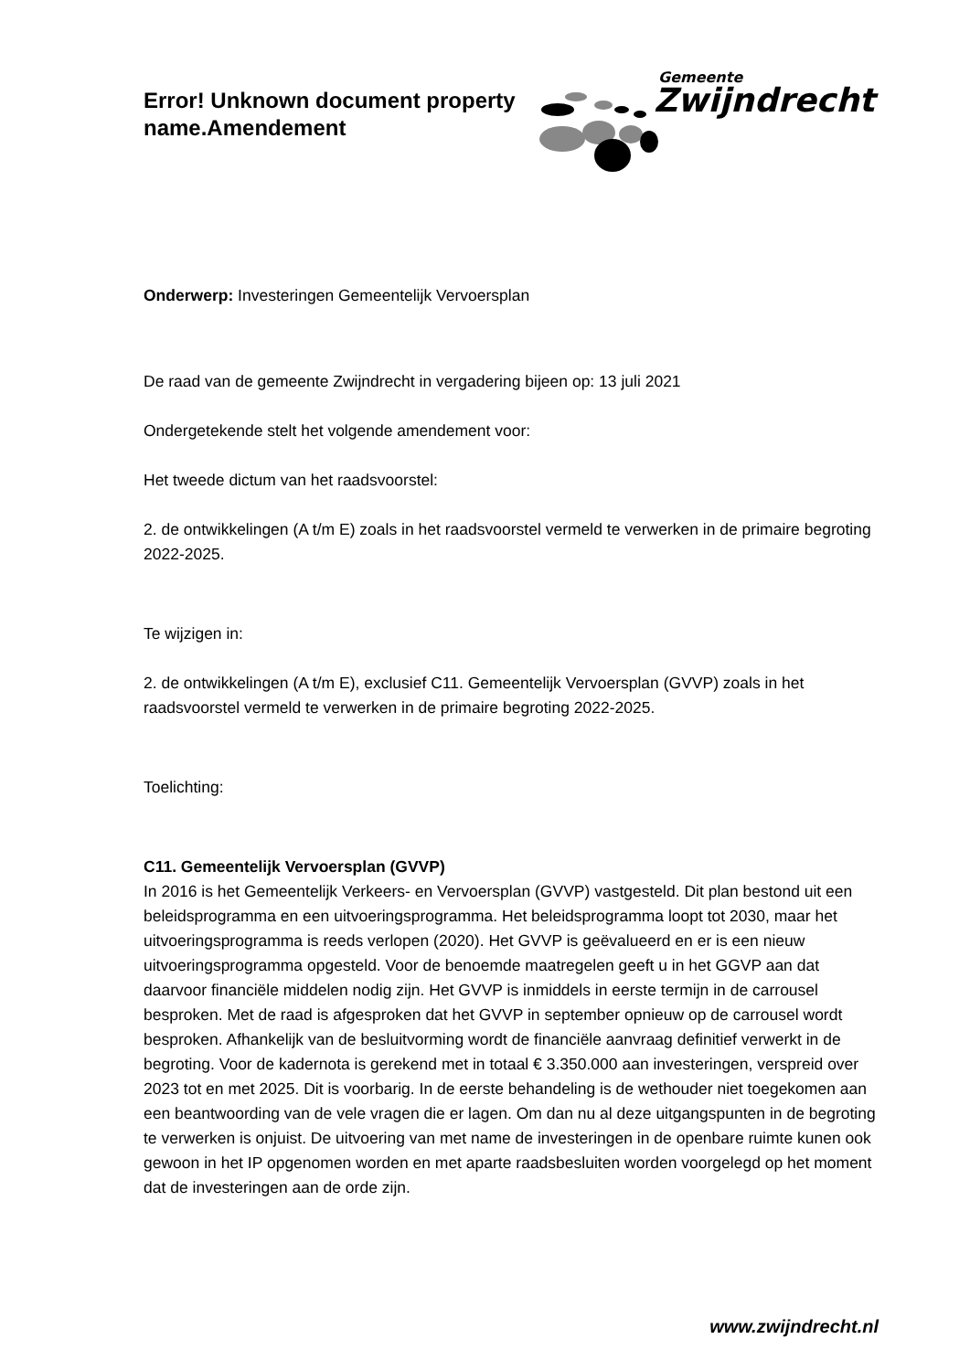Error! Unknown document property
name.Amendement
Gemeente
Zwijndrecht
Onderwerp: Investeringen Gemeentelijk Vervoersplan
De raad van de gemeente Zwijndrecht in vergadering bijeen op: 13 juli 2021
Ondergetekende stelt het volgende amendement voor:
Het tweede dictum van het raadsvoorstel:
2. de ontwikkelingen (A t/m E) zoals in het raadsvoorstel vermeld te verwerken in de primaire begroting 2022-2025.
Te wijzigen in:
2. de ontwikkelingen (A t/m E), exclusief C11. Gemeentelijk Vervoersplan (GVVP) zoals in het raadsvoorstel vermeld te verwerken in de primaire begroting 2022-2025.
Toelichting:
C11. Gemeentelijk Vervoersplan (GVVP)
In 2016 is het Gemeentelijk Verkeers- en Vervoersplan (GVVP) vastgesteld. Dit plan bestond uit een beleidsprogramma en een uitvoeringsprogramma. Het beleidsprogramma loopt tot 2030, maar het uitvoeringsprogramma is reeds verlopen (2020). Het GVVP is geëvalueerd en er is een nieuw uitvoeringsprogramma opgesteld. Voor de benoemde maatregelen geeft u in het GGVP aan dat daarvoor financiële middelen nodig zijn. Het GVVP is inmiddels in eerste termijn in de carrousel besproken. Met de raad is afgesproken dat het GVVP in september opnieuw op de carrousel wordt besproken. Afhankelijk van de besluitvorming wordt de financiële aanvraag definitief verwerkt in de begroting. Voor de kadernota is gerekend met in totaal € 3.350.000 aan investeringen, verspreid over 2023 tot en met 2025. Dit is voorbarig. In de eerste behandeling is de wethouder niet toegekomen aan een beantwoording van de vele vragen die er lagen. Om dan nu al deze uitgangspunten in de begroting te verwerken is onjuist. De uitvoering van met name de investeringen in de openbare ruimte kunen ook gewoon in het IP opgenomen worden en met aparte raadsbesluiten worden voorgelegd op het moment dat de investeringen aan de orde zijn.
www.zwijndrecht.nl